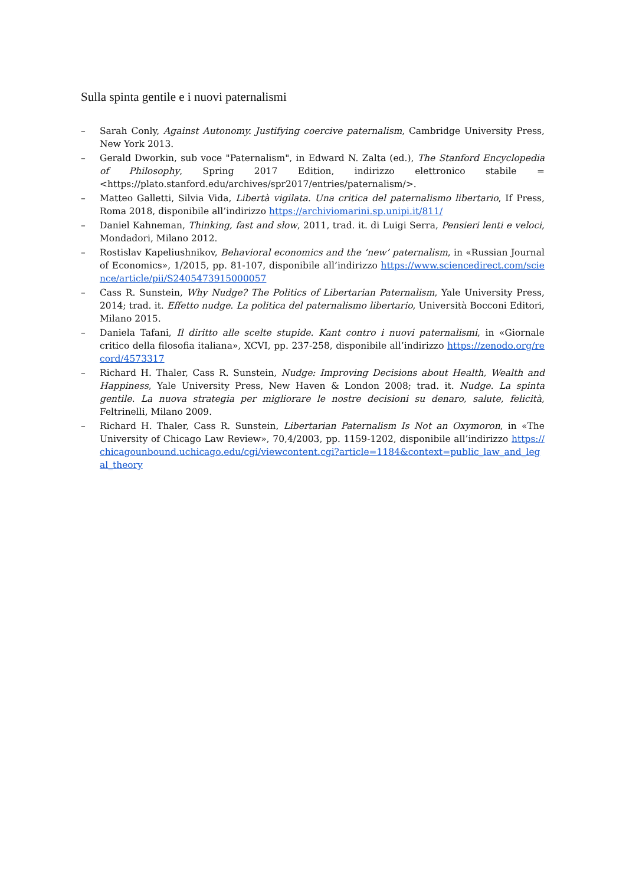Sulla spinta gentile e i nuovi paternalismi
– Sarah Conly, Against Autonomy. Justifying coercive paternalism, Cambridge University Press, New York 2013.
– Gerald Dworkin, sub voce "Paternalism", in Edward N. Zalta (ed.), The Stanford Encyclopedia of Philosophy, Spring 2017 Edition, indirizzo elettronico stabile = <https://plato.stanford.edu/archives/spr2017/entries/paternalism/>.
– Matteo Galletti, Silvia Vida, Libertà vigilata. Una critica del paternalismo libertario, If Press, Roma 2018, disponibile all’indirizzo https://archiviomarini.sp.unipi.it/811/
– Daniel Kahneman, Thinking, fast and slow, 2011, trad. it. di Luigi Serra, Pensieri lenti e veloci, Mondadori, Milano 2012.
– Rostislav Kapeliushnikov, Behavioral economics and the ‘new’ paternalism, in «Russian Journal of Economics», 1/2015, pp. 81-107, disponibile all’indirizzo https://www.sciencedirect.com/science/article/pii/S2405473915000057
– Cass R. Sunstein, Why Nudge? The Politics of Libertarian Paternalism, Yale University Press, 2014; trad. it. Effetto nudge. La politica del paternalismo libertario, Università Bocconi Editori, Milano 2015.
– Daniela Tafani, Il diritto alle scelte stupide. Kant contro i nuovi paternalismi, in «Giornale critico della filosofia italiana», XCVI, pp. 237-258, disponibile all’indirizzo https://zenodo.org/record/4573317
– Richard H. Thaler, Cass R. Sunstein, Nudge: Improving Decisions about Health, Wealth and Happiness, Yale University Press, New Haven & London 2008; trad. it. Nudge. La spinta gentile. La nuova strategia per migliorare le nostre decisioni su denaro, salute, felicità, Feltrinelli, Milano 2009.
– Richard H. Thaler, Cass R. Sunstein, Libertarian Paternalism Is Not an Oxymoron, in «The University of Chicago Law Review», 70,4/2003, pp. 1159-1202, disponibile all’indirizzo https://chicagounbound.uchicago.edu/cgi/viewcontent.cgi?article=1184&context=public_law_and_legal_theory